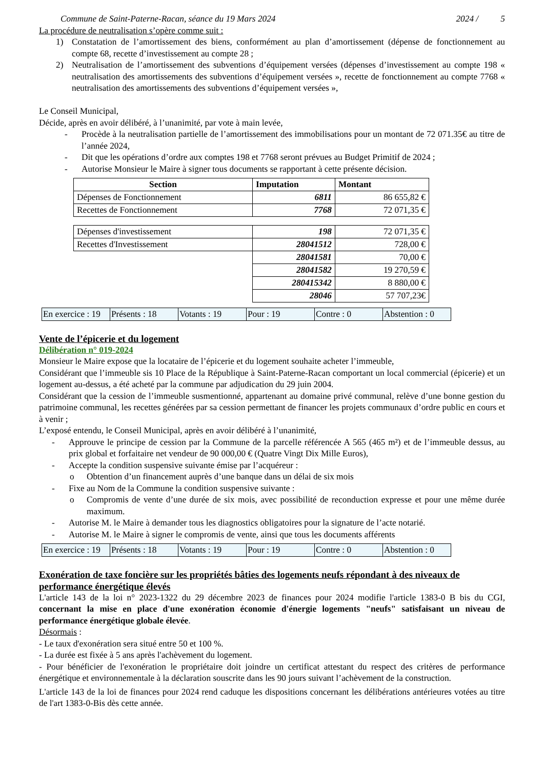Commune de Saint-Paterne-Racan, séance du 19 Mars 2024 2024 / 5
La procédure de neutralisation s’opère comme suit :
1) Constatation de l’amortissement des biens, conformément au plan d’amortissement (dépense de fonctionnement au compte 68, recette d’investissement au compte 28 ;
2) Neutralisation de l’amortissement des subventions d’équipement versées (dépenses d’investissement au compte 198 « neutralisation des amortissements des subventions d’équipement versées », recette de fonctionnement au compte 7768 « neutralisation des amortissements des subventions d’équipement versées »,
Le Conseil Municipal,
Décide, après en avoir délibéré, à l’unanimité, par vote à main levée,
- Procède à la neutralisation partielle de l’amortissement des immobilisations pour un montant de 72 071.35€ au titre de l’année 2024,
- Dit que les opérations d’ordre aux comptes 198 et 7768 seront prévues au Budget Primitif de 2024 ;
- Autorise Monsieur le Maire à signer tous documents se rapportant à cette présente décision.
| Section | Imputation | Montant |
| --- | --- | --- |
| Dépenses de Fonctionnement | 6811 | 86 655,82 € |
| Recettes de Fonctionnement | 7768 | 72 071,35 € |
| Dépenses d'investissement | 198 | 72 071,35 € |
| Recettes d'Investissement | 28041512 | 728,00 € |
| | 28041581 | 70,00 € |
| | 28041582 | 19 270,59 € |
| | 280415342 | 8 880,00 € |
| | 28046 | 57 707,23€ |
| En exercice : 19 | Présents : 18 | Votants : 19 | Pour : 19 | Contre : 0 | Abstention : 0 |
Vente de l’épicerie et du logement
Délibération n° 019-2024
Monsieur le Maire expose que la locataire de l’épicerie et du logement souhaite acheter l’immeuble,
Considérant que l’immeuble sis 10 Place de la République à Saint-Paterne-Racan comportant un local commercial (épicerie) et un logement au-dessus, a été acheté par la commune par adjudication du 29 juin 2004.
Considérant que la cession de l’immeuble susmentionné, appartenant au domaine privé communal, relève d’une bonne gestion du patrimoine communal, les recettes générées par sa cession permettant de financer les projets communaux d’ordre public en cours et à venir ;
L’exposé entendu, le Conseil Municipal, après en avoir délibéré à l’unanimité,
- Approuve le principe de cession par la Commune de la parcelle référencée A 565 (465 m²) et de l’immeuble dessus, au prix global et forfaitaire net vendeur de 90 000,00 € (Quatre Vingt Dix Mille Euros),
- Accepte la condition suspensive suivante émise par l’acquéreur :
o Obtention d’un financement auprès d’une banque dans un délai de six mois
- Fixe au Nom de la Commune la condition suspensive suivante :
o Compromis de vente d’une durée de six mois, avec possibilité de reconduction expresse et pour une même durée maximum.
- Autorise M. le Maire à demander tous les diagnostics obligatoires pour la signature de l’acte notarié.
- Autorise M. le Maire à signer le compromis de vente, ainsi que tous les documents afférents
| En exercice : 19 | Présents : 18 | Votants : 19 | Pour : 19 | Contre : 0 | Abstention : 0 |
Exonération de taxe foncière sur les propriétés bâties des logements neufs répondant à des niveaux de performance énergétique élevés
L'article 143 de la loi n° 2023-1322 du 29 décembre 2023 de finances pour 2024 modifie l'article 1383-0 B bis du CGI, concernant la mise en place d'une exonération économie d'énergie logements "neufs" satisfaisant un niveau de performance énergétique globale élevée.
Désormais :
- Le taux d'exonération sera situé entre 50 et 100 %.
- La durée est fixée à 5 ans après l'achèvement du logement.
- Pour bénéficier de l'exonération le propriétaire doit joindre un certificat attestant du respect des critères de performance énergétique et environnementale à la déclaration souscrite dans les 90 jours suivant l’achèvement de la construction.
L'article 143 de la loi de finances pour 2024 rend caduque les dispositions concernant les délibérations antérieures votées au titre de l'art 1383-0-Bis dès cette année.